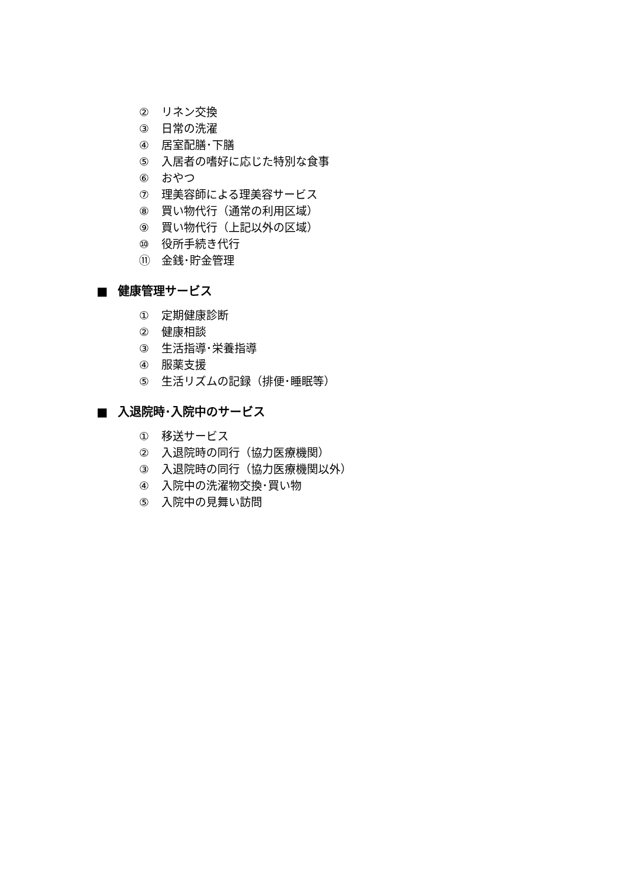② リネン交換
③ 日常の洗濯
④ 居室配膳･下膳
⑤ 入居者の嗜好に応じた特別な食事
⑥ おやつ
⑦ 理美容師による理美容サービス
⑧ 買い物代行（通常の利用区域）
⑨ 買い物代行（上記以外の区域）
⑩ 役所手続き代行
⑪ 金銭･貯金管理
■ 健康管理サービス
① 定期健康診断
② 健康相談
③ 生活指導･栄養指導
④ 服薬支援
⑤ 生活リズムの記録（排便･睡眠等）
■ 入退院時･入院中のサービス
① 移送サービス
② 入退院時の同行（協力医療機関）
③ 入退院時の同行（協力医療機関以外）
④ 入院中の洗濯物交換･買い物
⑤ 入院中の見舞い訪問